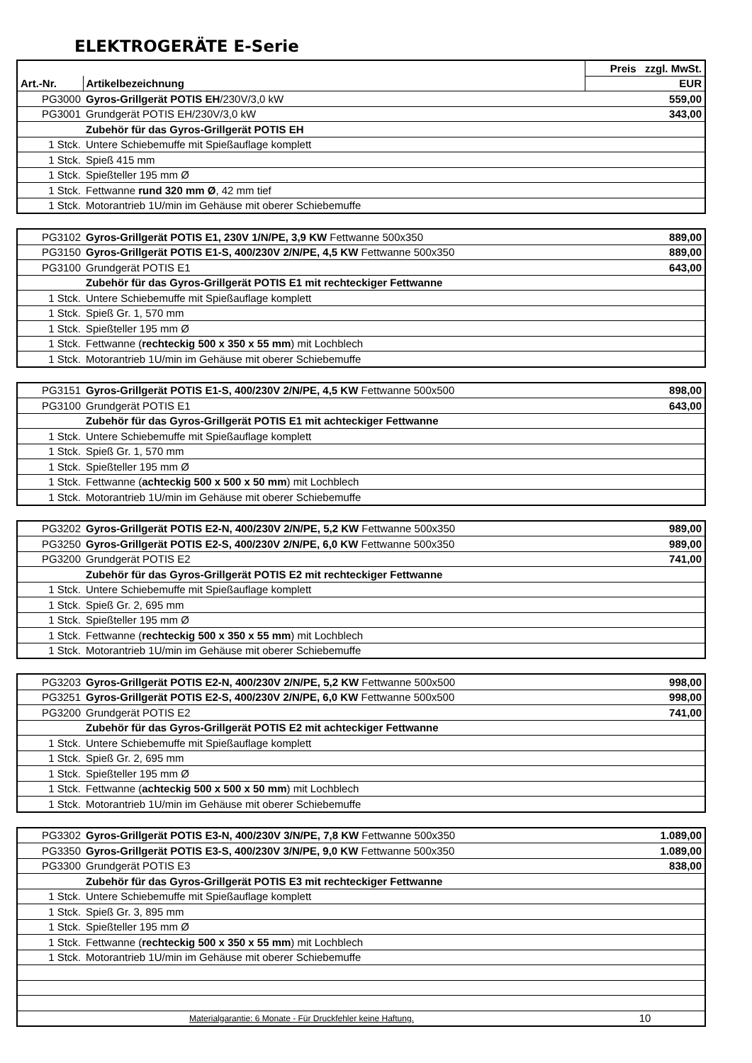ELEKTROGERÄTE E-Serie
| | | Preis zzgl. MwSt. |
| --- | --- | --- |
| Art.-Nr. | Artikelbezeichnung | EUR |
| PG3000 | Gyros-Grillgerät POTIS EH /230V/3,0 kW | 559,00 |
| PG3001 | Grundgerät POTIS EH/230V/3,0 kW | 343,00 |
| | Zubehör für das Gyros-Grillgerät POTIS EH | |
| 1 Stck. | Untere Schiebemuffe mit Spießauflage komplett | |
| 1 Stck. | Spieß 415 mm | |
| 1 Stck. | Spießteller 195 mm Ø | |
| 1 Stck. | Fettwanne rund 320 mm Ø , 42 mm tief | |
| 1 Stck. | Motorantrieb 1U/min im Gehäuse mit oberer Schiebemuffe | |
| PG3102 | Gyros-Grillgerät POTIS E1, 230V 1/N/PE, 3,9 KW Fettwanne 500x350 | 889,00 |
| PG3150 | Gyros-Grillgerät POTIS E1-S, 400/230V 2/N/PE, 4,5 KW Fettwanne 500x350 | 889,00 |
| PG3100 | Grundgerät POTIS E1 | 643,00 |
| | Zubehör für das Gyros-Grillgerät POTIS E1 mit rechteckiger Fettwanne | |
| 1 Stck. | Untere Schiebemuffe mit Spießauflage komplett | |
| 1 Stck. | Spieß Gr. 1, 570 mm | |
| 1 Stck. | Spießteller 195 mm Ø | |
| 1 Stck. | Fettwanne ( rechteckig 500 x 350 x 55 mm ) mit Lochblech | |
| 1 Stck. | Motorantrieb 1U/min im Gehäuse mit oberer Schiebemuffe | |
| PG3151 | Gyros-Grillgerät POTIS E1-S, 400/230V 2/N/PE, 4,5 KW Fettwanne 500x500 | 898,00 |
| PG3100 | Grundgerät POTIS E1 | 643,00 |
| | Zubehör für das Gyros-Grillgerät POTIS E1 mit achteckiger Fettwanne | |
| 1 Stck. | Untere Schiebemuffe mit Spießauflage komplett | |
| 1 Stck. | Spieß Gr. 1, 570 mm | |
| 1 Stck. | Spießteller 195 mm Ø | |
| 1 Stck. | Fettwanne ( achteckig 500 x 500 x 50 mm ) mit Lochblech | |
| 1 Stck. | Motorantrieb 1U/min im Gehäuse mit oberer Schiebemuffe | |
| PG3202 | Gyros-Grillgerät POTIS E2-N, 400/230V 2/N/PE, 5,2 KW Fettwanne 500x350 | 989,00 |
| PG3250 | Gyros-Grillgerät POTIS E2-S, 400/230V 2/N/PE, 6,0 KW Fettwanne 500x350 | 989,00 |
| PG3200 | Grundgerät POTIS E2 | 741,00 |
| | Zubehör für das Gyros-Grillgerät POTIS E2 mit rechteckiger Fettwanne | |
| 1 Stck. | Untere Schiebemuffe mit Spießauflage komplett | |
| 1 Stck. | Spieß Gr. 2, 695 mm | |
| 1 Stck. | Spießteller 195 mm Ø | |
| 1 Stck. | Fettwanne ( rechteckig 500 x 350 x 55 mm ) mit Lochblech | |
| 1 Stck. | Motorantrieb 1U/min im Gehäuse mit oberer Schiebemuffe | |
| PG3203 | Gyros-Grillgerät POTIS E2-N, 400/230V 2/N/PE, 5,2 KW Fettwanne 500x500 | 998,00 |
| PG3251 | Gyros-Grillgerät POTIS E2-S, 400/230V 2/N/PE, 6,0 KW Fettwanne 500x500 | 998,00 |
| PG3200 | Grundgerät POTIS E2 | 741,00 |
| | Zubehör für das Gyros-Grillgerät POTIS E2 mit achteckiger Fettwanne | |
| 1 Stck. | Untere Schiebemuffe mit Spießauflage komplett | |
| 1 Stck. | Spieß Gr. 2, 695 mm | |
| 1 Stck. | Spießteller 195 mm Ø | |
| 1 Stck. | Fettwanne ( achteckig 500 x 500 x 50 mm ) mit Lochblech | |
| 1 Stck. | Motorantrieb 1U/min im Gehäuse mit oberer Schiebemuffe | |
| PG3302 | Gyros-Grillgerät POTIS E3-N, 400/230V 3/N/PE, 7,8 KW Fettwanne 500x350 | 1.089,00 |
| PG3350 | Gyros-Grillgerät POTIS E3-S, 400/230V 3/N/PE, 9,0 KW Fettwanne 500x350 | 1.089,00 |
| PG3300 | Grundgerät POTIS E3 | 838,00 |
| | Zubehör für das Gyros-Grillgerät POTIS E3 mit rechteckiger Fettwanne | |
| 1 Stck. | Untere Schiebemuffe mit Spießauflage komplett | |
| 1 Stck. | Spieß Gr. 3, 895 mm | |
| 1 Stck. | Spießteller 195 mm Ø | |
| 1 Stck. | Fettwanne ( rechteckig 500 x 350 x 55 mm ) mit Lochblech | |
| 1 Stck. | Motorantrieb 1U/min im Gehäuse mit oberer Schiebemuffe | |
| Materialgarantie: 6 Monate - Für Druckfehler keine Haftung. | | 10 |